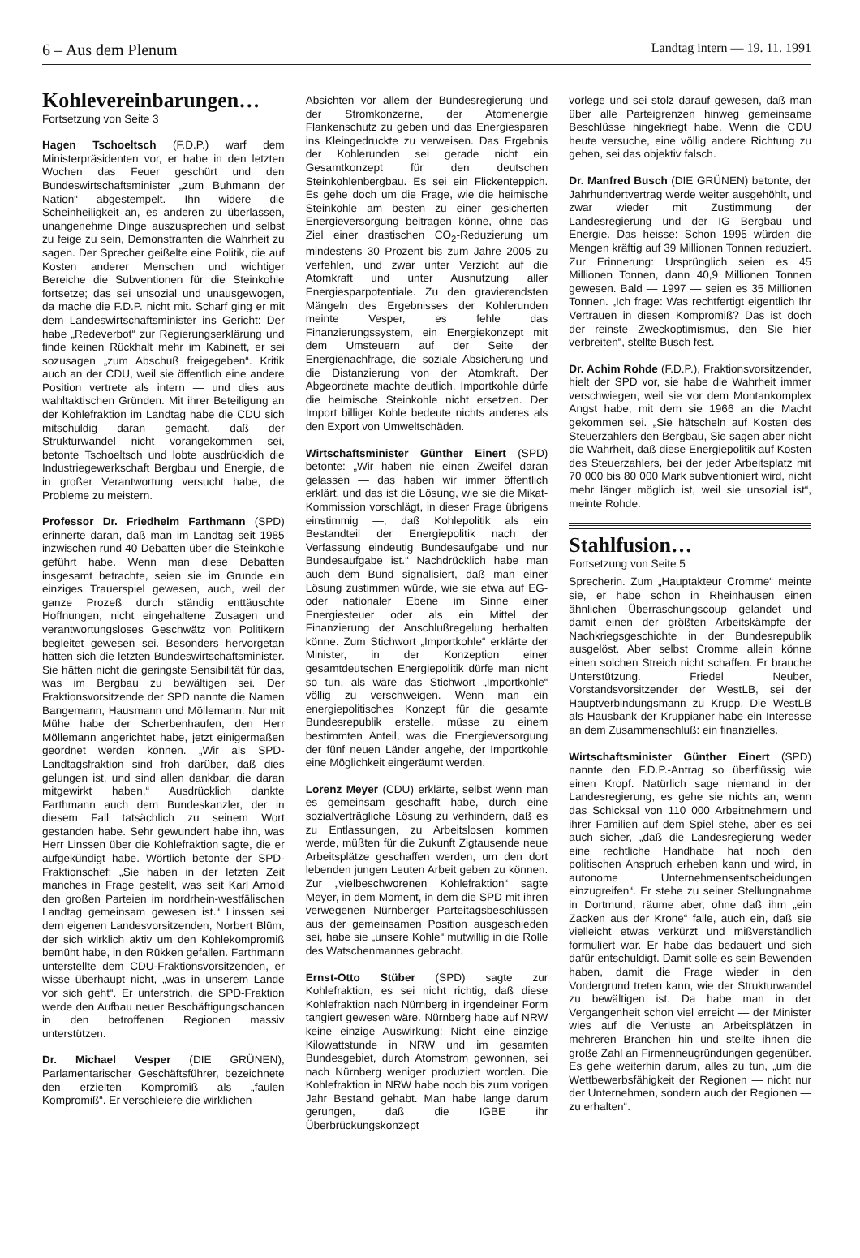6 – Aus dem Plenum Landtag intern — 19. 11. 1991
Kohlevereinbarungen…
Fortsetzung von Seite 3
Hagen Tschoeltsch (F.D.P.) warf dem Ministerpräsidenten vor, er habe in den letzten Wochen das Feuer geschürt und den Bundeswirtschaftsminister „zum Buhmann der Nation“ abgestempelt. Ihn widere die Scheinheiligkeit an, es anderen zu überlassen, unangenehme Dinge auszusprechen und selbst zu feige zu sein, Demonstranten die Wahrheit zu sagen. Der Sprecher geißelte eine Politik, die auf Kosten anderer Menschen und wichtiger Bereiche die Subventionen für die Steinkohle fortsetze; das sei unsozial und unausgewogen, da mache die F.D.P. nicht mit. Scharf ging er mit dem Landeswirtschaftsminister ins Gericht: Der habe „Redeverbot“ zur Regierungserklärung und finde keinen Rückhalt mehr im Kabinett, er sei sozusagen „zum Abschuß freigegeben“. Kritik auch an der CDU, weil sie öffentlich eine andere Position vertrete als intern — und dies aus wahltaktischen Gründen. Mit ihrer Beteiligung an der Kohlefraktion im Landtag habe die CDU sich mitschuldig daran gemacht, daß der Strukturwandel nicht vorangekommen sei, betonte Tschoeltsch und lobte ausdrücklich die Industriegewerkschaft Bergbau und Energie, die in großer Verantwortung versucht habe, die Probleme zu meistern.
Professor Dr. Friedhelm Farthmann (SPD) erinnerte daran, daß man im Landtag seit 1985 inzwischen rund 40 Debatten über die Steinkohle geführt habe. Wenn man diese Debatten insgesamt betrachte, seien sie im Grunde ein einziges Trauerspiel gewesen, auch, weil der ganze Prozeß durch ständig enttäuschte Hoffnungen, nicht eingehaltene Zusagen und verantwortungsloses Geschwätz von Politikern begleitet gewesen sei. Besonders hervorgetan hätten sich die letzten Bundeswirtschaftsminister. Sie hätten nicht die geringste Sensibilität für das, was im Bergbau zu bewältigen sei. Der Fraktionsvorsitzende der SPD nannte die Namen Bangemann, Hausmann und Möllemann. Nur mit Mühe habe der Scherbenhaufen, den Herr Möllemann angerichtet habe, jetzt einigermaßen geordnet werden können. „Wir als SPD-Landtagsfraktion sind froh darüber, daß dies gelungen ist, und sind allen dankbar, die daran mitgewirkt haben.“ Ausdrücklich dankte Farthmann auch dem Bundeskanzler, der in diesem Fall tatsächlich zu seinem Wort gestanden habe. Sehr gewundert habe ihn, was Herr Linssen über die Kohlefraktion sagte, die er aufgekündigt habe. Wörtlich betonte der SPD-Fraktionschef: „Sie haben in der letzten Zeit manches in Frage gestellt, was seit Karl Arnold den großen Parteien im nordrhein-westfälischen Landtag gemeinsam gewesen ist.“ Linssen sei dem eigenen Landesvorsitzenden, Norbert Blüm, der sich wirklich aktiv um den Kohlekompromiß bemüht habe, in den Rükken gefallen. Farthmann unterstellte dem CDU-Fraktionsvorsitzenden, er wisse überhaupt nicht, „was in unserem Lande vor sich geht“. Er unterstrich, die SPD-Fraktion werde den Aufbau neuer Beschäftigungschancen in den betroffenen Regionen massiv unterstützen.
Dr. Michael Vesper (DIE GRÜNEN), Parlamentarischer Geschäftsführer, bezeichnete den erzielten Kompromiß als „faulen Kompromiß“. Er verschleiere die wirklichen
Absichten vor allem der Bundesregierung und der Stromkonzerne, der Atomenergie Flankenschutz zu geben und das Energiesparen ins Kleingedruckte zu verweisen. Das Ergebnis der Kohlerunden sei gerade nicht ein Gesamtkonzept für den deutschen Steinkohlenbergbau. Es sei ein Flickenteppich. Es gehe doch um die Frage, wie die heimische Steinkohle am besten zu einer gesicherten Energieversorgung beitragen könne, ohne das Ziel einer drastischen CO<sub>2</sub>-Reduzierung um mindestens 30 Prozent bis zum Jahre 2005 zu verfehlen, und zwar unter Verzicht auf die Atomkraft und unter Ausnutzung aller Energiesparpotentiale. Zu den gravierendsten Mängeln des Ergebnisses der Kohlerunden meinte Vesper, es fehle das Finanzierungssystem, ein Energiekonzept mit dem Umsteuern auf der Seite der Energienachfrage, die soziale Absicherung und die Distanzierung von der Atomkraft. Der Abgeordnete machte deutlich, Importkohle dürfe die heimische Steinkohle nicht ersetzen. Der Import billiger Kohle bedeute nichts anderes als den Export von Umweltschäden.
Wirtschaftsminister Günther Einert (SPD) betonte: „Wir haben nie einen Zweifel daran gelassen — das haben wir immer öffentlich erklärt, und das ist die Lösung, wie sie die Mikat-Kommission vorschlägt, in dieser Frage übrigens einstimmig —, daß Kohlepolitik als ein Bestandteil der Energiepolitik nach der Verfassung eindeutig Bundesaufgabe und nur Bundesaufgabe ist.“ Nachdrücklich habe man auch dem Bund signalisiert, daß man einer Lösung zustimmen würde, wie sie etwa auf EG- oder nationaler Ebene im Sinne einer Energiesteuer oder als ein Mittel der Finanzierung der Anschlußregelung herhalten könne. Zum Stichwort „Importkohle“ erklärte der Minister, in der Konzeption einer gesamtdeutschen Energiepolitik dürfe man nicht so tun, als wäre das Stichwort „Importkohle“ völlig zu verschweigen. Wenn man ein energiepolitisches Konzept für die gesamte Bundesrepublik erstelle, müsse zu einem bestimmten Anteil, was die Energieversorgung der fünf neuen Länder angehe, der Importkohle eine Möglichkeit eingeräumt werden.
Lorenz Meyer (CDU) erklärte, selbst wenn man es gemeinsam geschafft habe, durch eine sozialverträgliche Lösung zu verhindern, daß es zu Entlassungen, zu Arbeitslosen kommen werde, müßten für die Zukunft Zigtausende neue Arbeitsplätze geschaffen werden, um den dort lebenden jungen Leuten Arbeit geben zu können. Zur „vielbeschworenen Kohlefraktion“ sagte Meyer, in dem Moment, in dem die SPD mit ihren verwegenen Nürnberger Parteitagsbeschlüssen aus der gemeinsamen Position ausgeschieden sei, habe sie „unsere Kohle“ mutwillig in die Rolle des Watschenmannes gebracht.
Ernst-Otto Stüber (SPD) sagte zur Kohlefraktion, es sei nicht richtig, daß diese Kohlefraktion nach Nürnberg in irgendeiner Form tangiert gewesen wäre. Nürnberg habe auf NRW keine einzige Auswirkung: Nicht eine einzige Kilowattstunde in NRW und im gesamten Bundesgebiet, durch Atomstrom gewonnen, sei nach Nürnberg weniger produziert worden. Die Kohlefraktion in NRW habe noch bis zum vorigen Jahr Bestand gehabt. Man habe lange darum gerungen, daß die IGBE ihr Überbrückungskonzept
vorlege und sei stolz darauf gewesen, daß man über alle Parteigrenzen hinweg gemeinsame Beschlüsse hingekriegt habe. Wenn die CDU heute versuche, eine völlig andere Richtung zu gehen, sei das objektiv falsch.
Dr. Manfred Busch (DIE GRÜNEN) betonte, der Jahrhundertvertrag werde weiter ausgehöhlt, und zwar wieder mit Zustimmung der Landesregierung und der IG Bergbau und Energie. Das heisse: Schon 1995 würden die Mengen kräftig auf 39 Millionen Tonnen reduziert. Zur Erinnerung: Ursprünglich seien es 45 Millionen Tonnen, dann 40,9 Millionen Tonnen gewesen. Bald — 1997 — seien es 35 Millionen Tonnen. „Ich frage: Was rechtfertigt eigentlich Ihr Vertrauen in diesen Kompromiß? Das ist doch der reinste Zweckoptimismus, den Sie hier verbreiten“, stellte Busch fest.
Dr. Achim Rohde (F.D.P.), Fraktionsvorsitzender, hielt der SPD vor, sie habe die Wahrheit immer verschwiegen, weil sie vor dem Montankomplex Angst habe, mit dem sie 1966 an die Macht gekommen sei. „Sie hätscheln auf Kosten des Steuerzahlers den Bergbau, Sie sagen aber nicht die Wahrheit, daß diese Energiepolitik auf Kosten des Steuerzahlers, bei der jeder Arbeitsplatz mit 70 000 bis 80 000 Mark subventioniert wird, nicht mehr länger möglich ist, weil sie unsozial ist“, meinte Rohde.
Stahlfusion…
Fortsetzung von Seite 5
Sprecherin. Zum „Hauptakteur Cromme“ meinte sie, er habe schon in Rheinhausen einen ähnlichen Überraschungscoup gelandet und damit einen der größten Arbeitskämpfe der Nachkriegsgeschichte in der Bundesrepublik ausgelöst. Aber selbst Cromme allein könne einen solchen Streich nicht schaffen. Er brauche Unterstützung. Friedel Neuber, Vorstandsvorsitzender der WestLB, sei der Hauptverbindungsmann zu Krupp. Die WestLB als Hausbank der Kruppianer habe ein Interesse an dem Zusammenschluß: ein finanzielles.
Wirtschaftsminister Günther Einert (SPD) nannte den F.D.P.-Antrag so überflüssig wie einen Kropf. Natürlich sage niemand in der Landesregierung, es gehe sie nichts an, wenn das Schicksal von 110 000 Arbeitnehmern und ihrer Familien auf dem Spiel stehe, aber es sei auch sicher, „daß die Landesregierung weder eine rechtliche Handhabe hat noch den politischen Anspruch erheben kann und wird, in autonome Unternehmensentscheidungen einzugreifen“. Er stehe zu seiner Stellungnahme in Dortmund, räume aber, ohne daß ihm „ein Zacken aus der Krone“ falle, auch ein, daß sie vielleicht etwas verkürzt und mißverständlich formuliert war. Er habe das bedauert und sich dafür entschuldigt. Damit solle es sein Bewenden haben, damit die Frage wieder in den Vordergrund treten kann, wie der Strukturwandel zu bewältigen ist. Da habe man in der Vergangenheit schon viel erreicht — der Minister wies auf die Verluste an Arbeitsplätzen in mehreren Branchen hin und stellte ihnen die große Zahl an Firmenneugründungen gegenüber. Es gehe weiterhin darum, alles zu tun, „um die Wettbewerbsfähigkeit der Regionen — nicht nur der Unternehmen, sondern auch der Regionen — zu erhalten“.